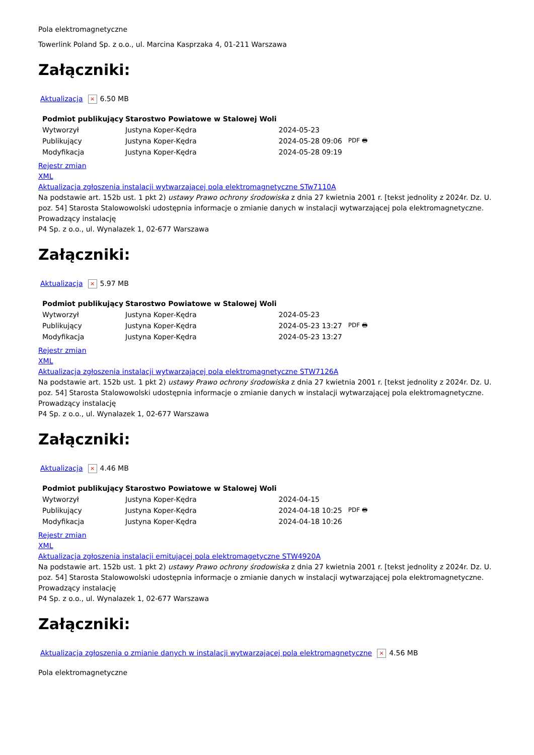Pola elektromagnetyczne
Towerlink Poland Sp. z o.o., ul. Marcina Kasprzaka 4, 01-211 Warszawa
Załączniki:
Aktualizacja × 6.50 MB
| Podmiot publikujący | Starostwo Powiatowe w Stalowej Woli | | |
| --- | --- | --- | --- |
| Wytworzył | Justyna Koper-Kędra | 2024-05-23 | PDF 🖶 |
| Publikujący | Justyna Koper-Kędra | 2024-05-28 09:06 | |
| Modyfikacja | Justyna Koper-Kędra | 2024-05-28 09:19 | |
Rejestr zmian
XML
Aktualizacja zgłoszenia instalacji wytwarzającej pola elektromagnetyczne STw7110A
Na podstawie art. 152b ust. 1 pkt 2) ustawy Prawo ochrony środowiska z dnia 27 kwietnia 2001 r. [tekst jednolity z 2024r. Dz. U. poz. 54] Starosta Stalowowolski udostępnia informacje o zmianie danych w instalacji wytwarzającej pola elektromagnetyczne.
Prowadzący instalację
P4 Sp. z o.o., ul. Wynalazek 1, 02-677 Warszawa
Załączniki:
Aktualizacja × 5.97 MB
| Podmiot publikujący | Starostwo Powiatowe w Stalowej Woli | | |
| --- | --- | --- | --- |
| Wytworzył | Justyna Koper-Kędra | 2024-05-23 | PDF 🖶 |
| Publikujący | Justyna Koper-Kędra | 2024-05-23 13:27 | |
| Modyfikacja | Justyna Koper-Kędra | 2024-05-23 13:27 | |
Rejestr zmian
XML
Aktualizacja zgłoszenia instalacji wytwarzającej pola elektromagnetyczne STW7126A
Na podstawie art. 152b ust. 1 pkt 2) ustawy Prawo ochrony środowiska z dnia 27 kwietnia 2001 r. [tekst jednolity z 2024r. Dz. U. poz. 54] Starosta Stalowowolski udostępnia informacje o zmianie danych w instalacji wytwarzającej pola elektromagnetyczne.
Prowadzący instalację
P4 Sp. z o.o., ul. Wynalazek 1, 02-677 Warszawa
Załączniki:
Aktualizacja × 4.46 MB
| Podmiot publikujący | Starostwo Powiatowe w Stalowej Woli | | |
| --- | --- | --- | --- |
| Wytworzył | Justyna Koper-Kędra | 2024-04-15 | PDF 🖶 |
| Publikujący | Justyna Koper-Kędra | 2024-04-18 10:25 | |
| Modyfikacja | Justyna Koper-Kędra | 2024-04-18 10:26 | |
Rejestr zmian
XML
Aktualizacja zgłoszenia instalacji emitującej pola elektromagetyczne STW4920A
Na podstawie art. 152b ust. 1 pkt 2) ustawy Prawo ochrony środowiska z dnia 27 kwietnia 2001 r. [tekst jednolity z 2024r. Dz. U. poz. 54] Starosta Stalowowolski udostępnia informacje o zmianie danych w instalacji wytwarzającej pola elektromagnetyczne.
Prowadzący instalację
P4 Sp. z o.o., ul. Wynalazek 1, 02-677 Warszawa
Załączniki:
Aktualizacja zgłoszenia o zmianie danych w instalacji wytwarzającej pola elektromagnetyczne × 4.56 MB
Pola elektromagnetyczne